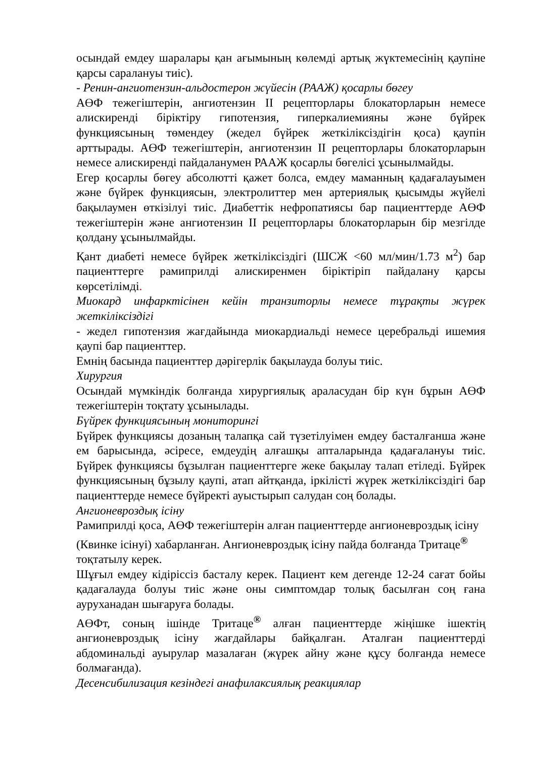осындай емдеу шаралары қан ағымының көлемді артық жүктемесінің қаупіне қарсы саралануы тиіс).
- Ренин-ангиотензин-альдостерон жүйесін (РААЖ) қосарлы бөгеу
АӨФ тежегіштерін, ангиотензин II рецепторлары блокаторларын немесе алискиренді біріктіру гипотензия, гиперкалиемияны және бүйрек функциясының төмендеу (жедел бүйрек жеткіліксіздігін қоса) қаупін арттырады. АӨФ тежегіштерін, ангиотензин II рецепторлары блокаторларын немесе алискиренді пайдаланумен РААЖ қосарлы бөгелісі ұсынылмайды.
Егер қосарлы бөгеу абсолютті қажет болса, емдеу маманның қадағалауымен және бүйрек функциясын, электролиттер мен артериялық қысымды жүйелі бақылаумен өткізілуі тиіс. Диабеттік нефропатиясы бар пациенттерде АӨФ тежегіштерін және ангиотензин II рецепторлары блокаторларын бір мезгілде қолдану ұсынылмайды.
Қант диабеті немесе бүйрек жеткіліксіздігі (ШСЖ <60 мл/мин/1.73 м<sup>2</sup>) бар пациенттерге рамиприлді алискиренмен біріктіріп пайдалану қарсы көрсетілімді.
Миокард инфарктісінен кейін транзиторлы немесе тұрақты жүрек жеткіліксіздігі
- жедел гипотензия жағдайында миокардиальді немесе церебральді ишемия қаупі бар пациенттер.
Емнің басында пациенттер дәрігерлік бақылауда болуы тиіс.
Хирургия
Осындай мүмкіндік болғанда хирургиялық араласудан бір күн бұрын АӨФ тежегіштерін тоқтату ұсынылады.
Бүйрек функциясының мониторингі
Бүйрек функциясы дозаның талапқа сай түзетілуімен емдеу басталғанша және ем барысында, әсіресе, емдеудің алғашқы апталарында қадағалануы тиіс. Бүйрек функциясы бұзылған пациенттерге жеке бақылау талап етіледі. Бүйрек функциясының бұзылу қаупі, атап айтқанда, іркілісті жүрек жеткіліксіздігі бар пациенттерде немесе бүйректі ауыстырып салудан соң болады.
Ангионевроздық ісіну
Рамиприлді қоса, АӨФ тежегіштерін алған пациенттерде ангионевроздық ісіну (Квинке ісінуі) хабарланған. Ангионевроздық ісіну пайда болғанда Тритаце<sup>®</sup> тоқтатылу керек.
Шұғыл емдеу кідіріссіз басталу керек. Пациент кем дегенде 12-24 сағат бойы қадағалауда болуы тиіс және оны симптомдар толық басылған соң ғана ауруханадан шығаруға болады.
АӨФт, соның ішінде Тритаце<sup>®</sup> алған пациенттерде жіңішке ішектің ангионевроздық ісіну жағдайлары байқалған. Аталған пациенттерді абдоминальді ауырулар мазалаған (жүрек айну және құсу болғанда немесе болмағанда).
Десенсибилизация кезіндегі анафилаксиялық реакциялар